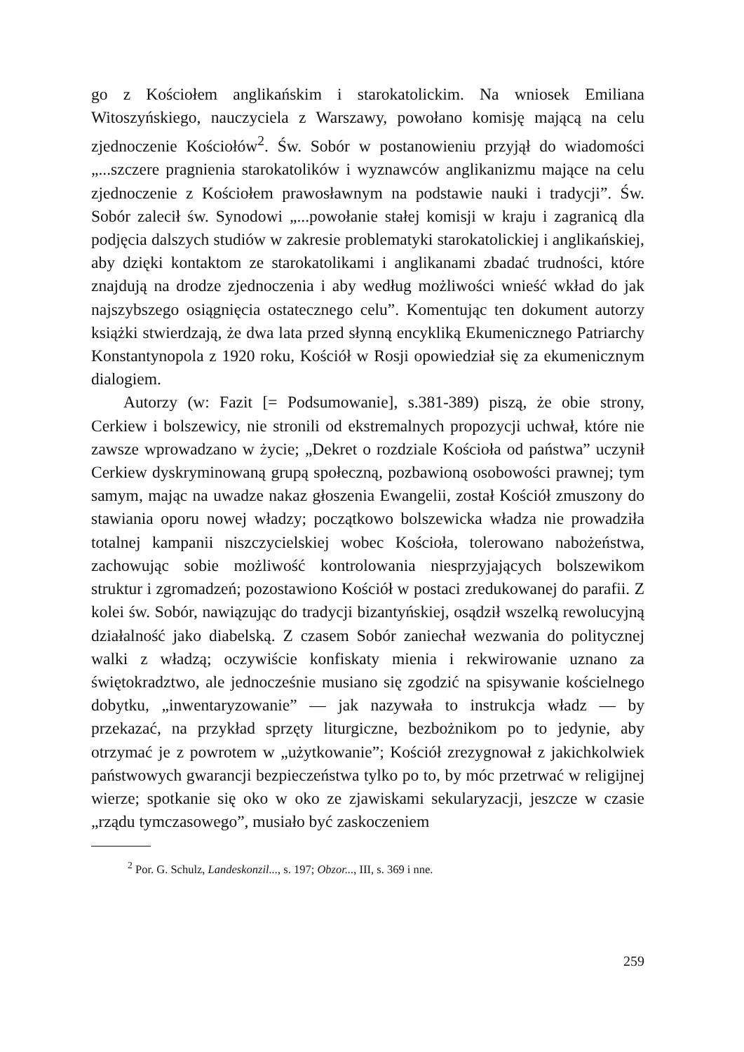go z Kościołem anglikańskim i starokatolickim. Na wniosek Emiliana Witoszyńskiego, nauczyciela z Warszawy, powołano komisję mającą na celu zjednoczenie Kościołów<sup>2</sup>. Św. Sobór w postanowieniu przyjął do wiadomości „...szczere pragnienia starokatolików i wyznawców anglikanizmu mające na celu zjednoczenie z Kościołem prawosławnym na podstawie nauki i tradycji”. Św. Sobór zalecił św. Synodowi „...powołanie stałej komisji w kraju i zagranicą dla podjęcia dalszych studiów w zakresie problematyki starokatolickiej i anglikańskiej, aby dzięki kontaktom ze starokatolikami i anglikanami zbadać trudności, które znajdują na drodze zjednoczenia i aby według możliwości wnieść wkład do jak najszybszego osiągnięcia ostatecznego celu”. Komentując ten dokument autorzy książki stwierdzają, że dwa lata przed słynną encykliką Ekumenicznego Patriarchy Konstantynopola z 1920 roku, Kościół w Rosji opowiedział się za ekumenicznym dialogiem.
Autorzy (w: Fazit [= Podsumowanie], s.381-389) piszą, że obie strony, Cerkiew i bolszewicy, nie stronili od ekstremalnych propozycji uchwał, które nie zawsze wprowadzano w życie; „Dekret o rozdziale Kościoła od państwa” uczynił Cerkiew dyskryminowaną grupą społeczną, pozbawioną osobowości prawnej; tym samym, mając na uwadze nakaz głoszenia Ewangelii, został Kościół zmuszony do stawiania oporu nowej władzy; początkowo bolszewicka władza nie prowadziła totalnej kampanii niszczycielskiej wobec Kościoła, tolerowano nabożeństwa, zachowując sobie możliwość kontrolowania niesprzyjających bolszewikom struktur i zgromadzeń; pozostawiono Kościół w postaci zredukowanej do parafii. Z kolei św. Sobór, nawiązując do tradycji bizantyńskiej, osądził wszelką rewolucyjną działalność jako diabelską. Z czasem Sobór zaniechał wezwania do politycznej walki z władzą; oczywiście konfiskaty mienia i rekwirowanie uznano za świętokradztwo, ale jednocześnie musiano się zgodzić na spisywanie kościelnego dobytku, „inwentaryzowanie” — jak nazywała to instrukcja władz — by przekazać, na przykład sprzęty liturgiczne, bezbożnikom po to jedynie, aby otrzymać je z powrotem w „użytkowanie”; Kościół zrezygnował z jakichkolwiek państwowych gwarancji bezpieczeństwa tylko po to, by móc przetrwać w religijnej wierze; spotkanie się oko w oko ze zjawiskami sekularyzacji, jeszcze w czasie „rządu tymczasowego”, musiało być zaskoczeniem
<sup>2</sup> Por. G. Schulz, Landeskonzil..., s. 197; Obzor..., III, s. 369 i nne.
259